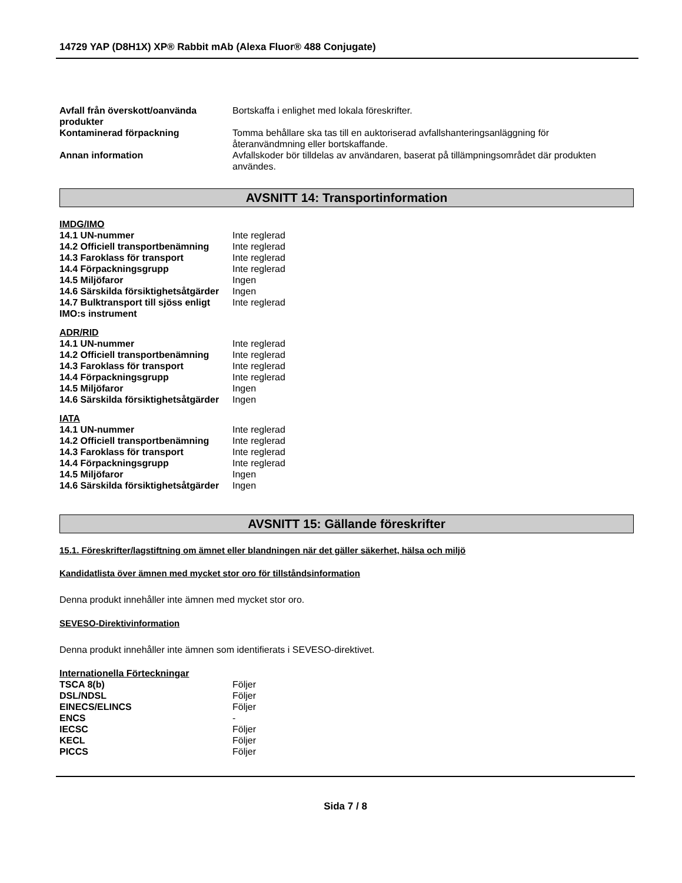14729 YAP (D8H1X) XP® Rabbit mAb (Alexa Fluor® 488 Conjugate)
| Avfall från överskott/oanvända produkter | Bortskaffa i enlighet med lokala föreskrifter. |
| Kontaminerad förpackning | Tomma behållare ska tas till en auktoriserad avfallshanteringsanläggning för återanvändmning eller bortskaffande. |
| Annan information | Avfallskoder bör tilldelas av användaren, baserat på tillämpningsområdet där produkten användes. |
AVSNITT 14: Transportinformation
IMDG/IMO
| 14.1 UN-nummer | Inte reglerad |
| 14.2 Officiell transportbenämning | Inte reglerad |
| 14.3 Faroklass för transport | Inte reglerad |
| 14.4 Förpackningsgrupp | Inte reglerad |
| 14.5 Miljöfaror | Ingen |
| 14.6 Särskilda försiktighetsåtgärder | Ingen |
| 14.7 Bulktransport till sjöss enligt IMO:s instrument | Inte reglerad |
ADR/RID
| 14.1 UN-nummer | Inte reglerad |
| 14.2 Officiell transportbenämning | Inte reglerad |
| 14.3 Faroklass för transport | Inte reglerad |
| 14.4 Förpackningsgrupp | Inte reglerad |
| 14.5 Miljöfaror | Ingen |
| 14.6 Särskilda försiktighetsåtgärder | Ingen |
IATA
| 14.1 UN-nummer | Inte reglerad |
| 14.2 Officiell transportbenämning | Inte reglerad |
| 14.3 Faroklass för transport | Inte reglerad |
| 14.4 Förpackningsgrupp | Inte reglerad |
| 14.5 Miljöfaror | Ingen |
| 14.6 Särskilda försiktighetsåtgärder | Ingen |
AVSNITT 15: Gällande föreskrifter
15.1. Föreskrifter/lagstiftning om ämnet eller blandningen när det gäller säkerhet, hälsa och miljö
Kandidatlista över ämnen med mycket stor oro för tillståndsinformation
Denna produkt innehåller inte ämnen med mycket stor oro.
SEVESO-Direktivinformation
Denna produkt innehåller inte ämnen som identifierats i SEVESO-direktivet.
Internationella Förteckningar
| TSCA 8(b) | Följer |
| DSL/NDSL | Följer |
| EINECS/ELINCS | Följer |
| ENCS | - |
| IECSC | Följer |
| KECL | Följer |
| PICCS | Följer |
Sida 7 / 8